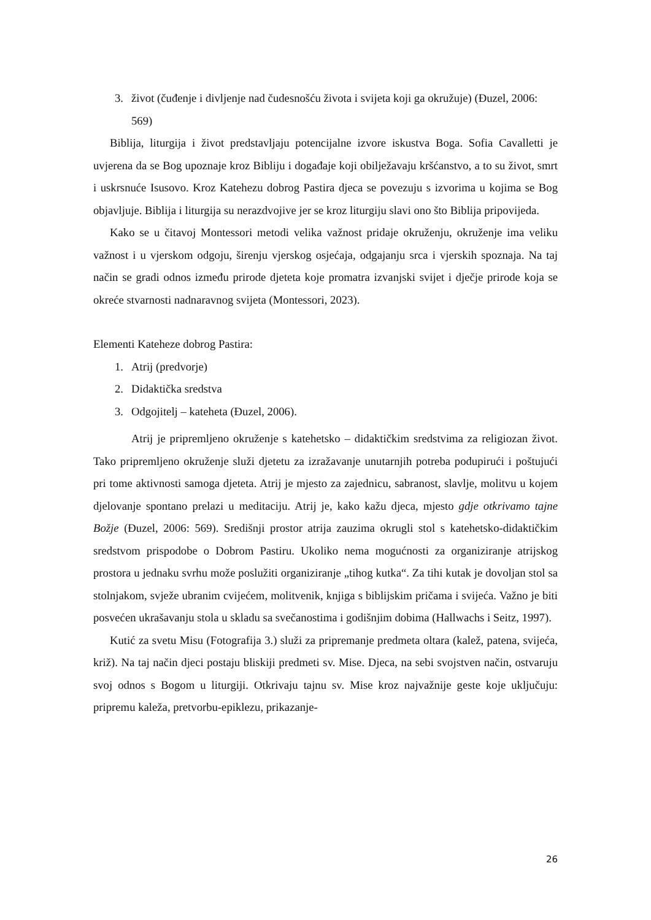3. život (čuđenje i divljenje nad čudesnošću života i svijeta koji ga okružuje) (Đuzel, 2006: 569)
Biblija, liturgija i život predstavljaju potencijalne izvore iskustva Boga. Sofia Cavalletti je uvjerena da se Bog upoznaje kroz Bibliju i događaje koji obilježavaju kršćanstvo, a to su život, smrt i uskrsnuće Isusovo. Kroz Katehezu dobrog Pastira djeca se povezuju s izvorima u kojima se Bog objavljuje. Biblija i liturgija su nerazdvojive jer se kroz liturgiju slavi ono što Biblija pripovijeda.
Kako se u čitavoj Montessori metodi velika važnost pridaje okruženju, okruženje ima veliku važnost i u vjerskom odgoju, širenju vjerskog osjećaja, odgajanju srca i vjerskih spoznaja. Na taj način se gradi odnos između prirode djeteta koje promatra izvanjski svijet i dječje prirode koja se okreće stvarnosti nadnaravnog svijeta (Montessori, 2023).
Elementi Kateheze dobrog Pastira:
1. Atrij (predvorje)
2. Didaktička sredstva
3. Odgojitelj – kateheta (Đuzel, 2006).
Atrij je pripremljeno okruženje s katehetsko – didaktičkim sredstvima za religiozan život. Tako pripremljeno okruženje služi djetetu za izražavanje unutarnjih potreba podupirući i poštujući pri tome aktivnosti samoga djeteta. Atrij je mjesto za zajednicu, sabranost, slavlje, molitvu u kojem djelovanje spontano prelazi u meditaciju. Atrij je, kako kažu djeca, mjesto gdje otkrivamo tajne Božje (Đuzel, 2006: 569). Središnji prostor atrija zauzima okrugli stol s katehetsko-didaktičkim sredstvom prispodobe o Dobrom Pastiru. Ukoliko nema mogućnosti za organiziranje atrijskog prostora u jednaku svrhu može poslužiti organiziranje „tihog kutka“. Za tihi kutak je dovoljan stol sa stolnjakom, svježe ubranim cvijećem, molitvenik, knjiga s biblijskim pričama i svijeća. Važno je biti posvećen ukrašavanju stola u skladu sa svečanostima i godišnjim dobima (Hallwachs i Seitz, 1997).
Kutić za svetu Misu (Fotografija 3.) služi za pripremanje predmeta oltara (kalež, patena, svijeća, križ). Na taj način djeci postaju bliskiji predmeti sv. Mise. Djeca, na sebi svojstven način, ostvaruju svoj odnos s Bogom u liturgiji. Otkrivaju tajnu sv. Mise kroz najvažnije geste koje uključuju: pripremu kaleža, pretvorbu-epiklezu, prikazanje-
26